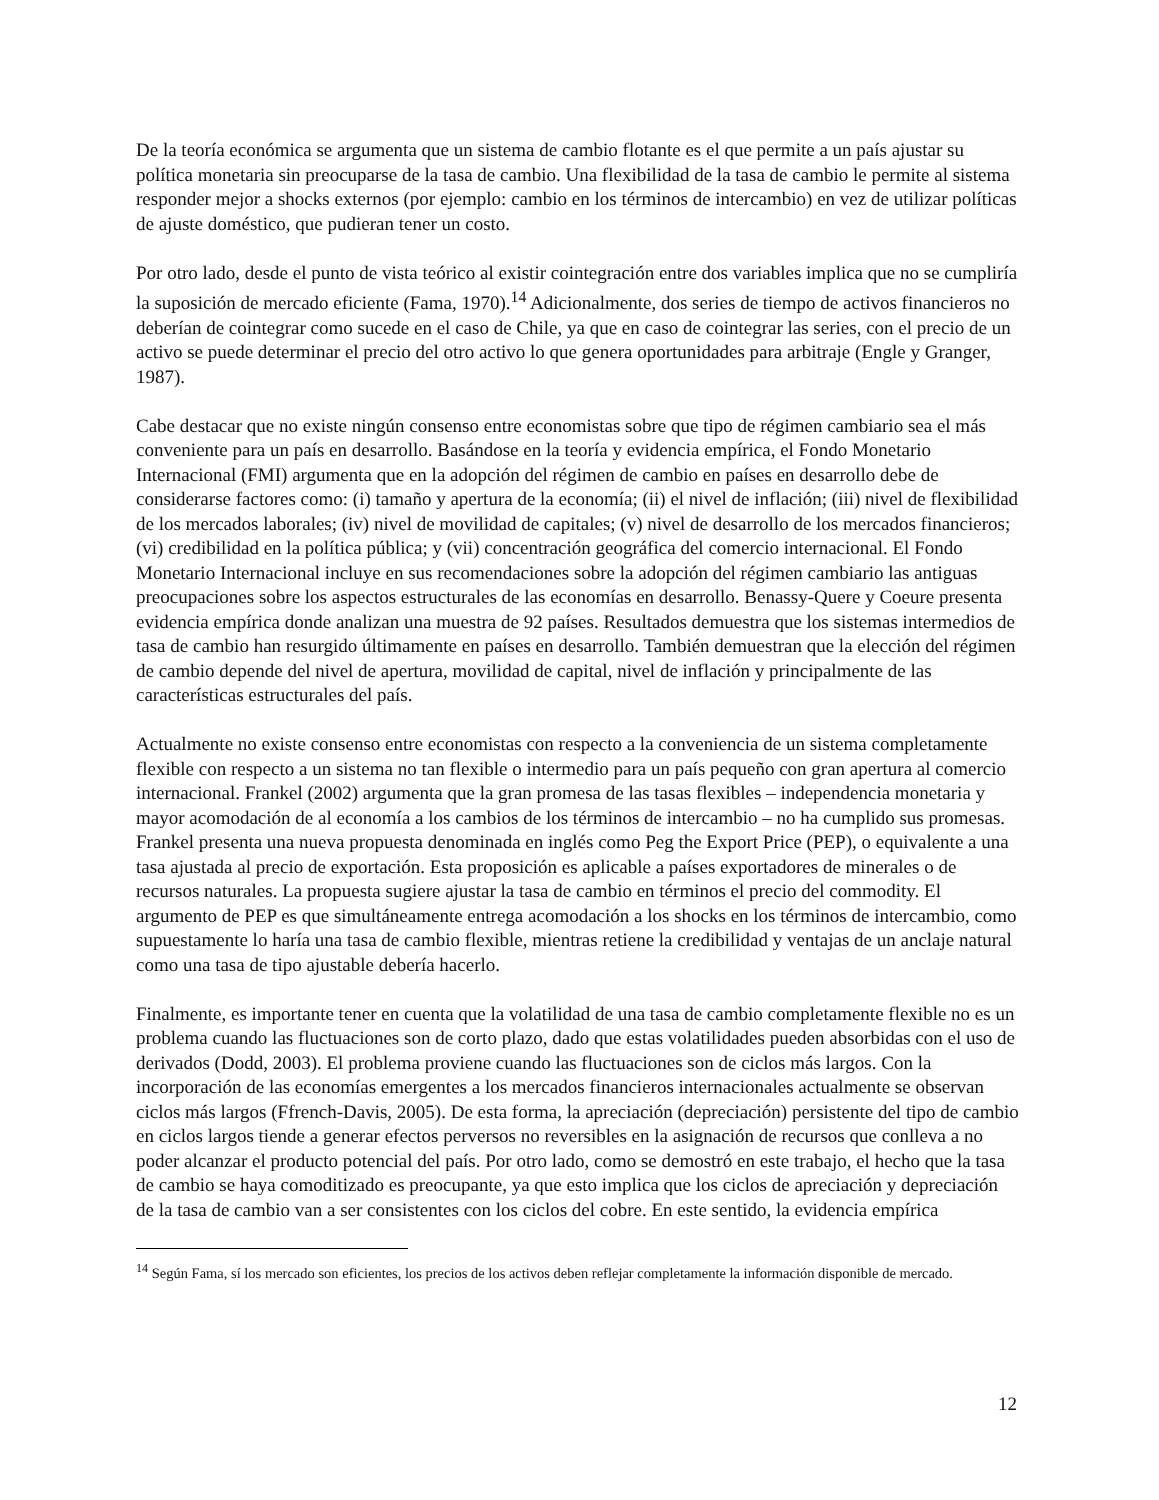De la teoría económica se argumenta que un sistema de cambio flotante es el que permite a un país ajustar su política monetaria sin preocuparse de la tasa de cambio. Una flexibilidad de la tasa de cambio le permite al sistema responder mejor a shocks externos (por ejemplo: cambio en los términos de intercambio) en vez de utilizar políticas de ajuste doméstico, que pudieran tener un costo.
Por otro lado, desde el punto de vista teórico al existir cointegración entre dos variables implica que no se cumpliría la suposición de mercado eficiente (Fama, 1970).<sup>14</sup> Adicionalmente, dos series de tiempo de activos financieros no deberían de cointegrar como sucede en el caso de Chile, ya que en caso de cointegrar las series, con el precio de un activo se puede determinar el precio del otro activo lo que genera oportunidades para arbitraje (Engle y Granger, 1987).
Cabe destacar que no existe ningún consenso entre economistas sobre que tipo de régimen cambiario sea el más conveniente para un país en desarrollo. Basándose en la teoría y evidencia empírica, el Fondo Monetario Internacional (FMI) argumenta que en la adopción del régimen de cambio en países en desarrollo debe de considerarse factores como: (i) tamaño y apertura de la economía; (ii) el nivel de inflación; (iii) nivel de flexibilidad de los mercados laborales; (iv) nivel de movilidad de capitales; (v) nivel de desarrollo de los mercados financieros; (vi) credibilidad en la política pública; y (vii) concentración geográfica del comercio internacional. El Fondo Monetario Internacional incluye en sus recomendaciones sobre la adopción del régimen cambiario las antiguas preocupaciones sobre los aspectos estructurales de las economías en desarrollo. Benassy-Quere y Coeure presenta evidencia empírica donde analizan una muestra de 92 países. Resultados demuestra que los sistemas intermedios de tasa de cambio han resurgido últimamente en países en desarrollo. También demuestran que la elección del régimen de cambio depende del nivel de apertura, movilidad de capital, nivel de inflación y principalmente de las características estructurales del país.
Actualmente no existe consenso entre economistas con respecto a la conveniencia de un sistema completamente flexible con respecto a un sistema no tan flexible o intermedio para un país pequeño con gran apertura al comercio internacional. Frankel (2002) argumenta que la gran promesa de las tasas flexibles – independencia monetaria y mayor acomodación de al economía a los cambios de los términos de intercambio – no ha cumplido sus promesas. Frankel presenta una nueva propuesta denominada en inglés como Peg the Export Price (PEP), o equivalente a una tasa ajustada al precio de exportación. Esta proposición es aplicable a países exportadores de minerales o de recursos naturales. La propuesta sugiere ajustar la tasa de cambio en términos el precio del commodity. El argumento de PEP es que simultáneamente entrega acomodación a los shocks en los términos de intercambio, como supuestamente lo haría una tasa de cambio flexible, mientras retiene la credibilidad y ventajas de un anclaje natural como una tasa de tipo ajustable debería hacerlo.
Finalmente, es importante tener en cuenta que la volatilidad de una tasa de cambio completamente flexible no es un problema cuando las fluctuaciones son de corto plazo, dado que estas volatilidades pueden absorbidas con el uso de derivados (Dodd, 2003). El problema proviene cuando las fluctuaciones son de ciclos más largos. Con la incorporación de las economías emergentes a los mercados financieros internacionales actualmente se observan ciclos más largos (Ffrench-Davis, 2005). De esta forma, la apreciación (depreciación) persistente del tipo de cambio en ciclos largos tiende a generar efectos perversos no reversibles en la asignación de recursos que conlleva a no poder alcanzar el producto potencial del país. Por otro lado, como se demostró en este trabajo, el hecho que la tasa de cambio se haya comoditizado es preocupante, ya que esto implica que los ciclos de apreciación y depreciación de la tasa de cambio van a ser consistentes con los ciclos del cobre. En este sentido, la evidencia empírica
<sup>14</sup> Según Fama, sí los mercado son eficientes, los precios de los activos deben reflejar completamente la información disponible de mercado.
12